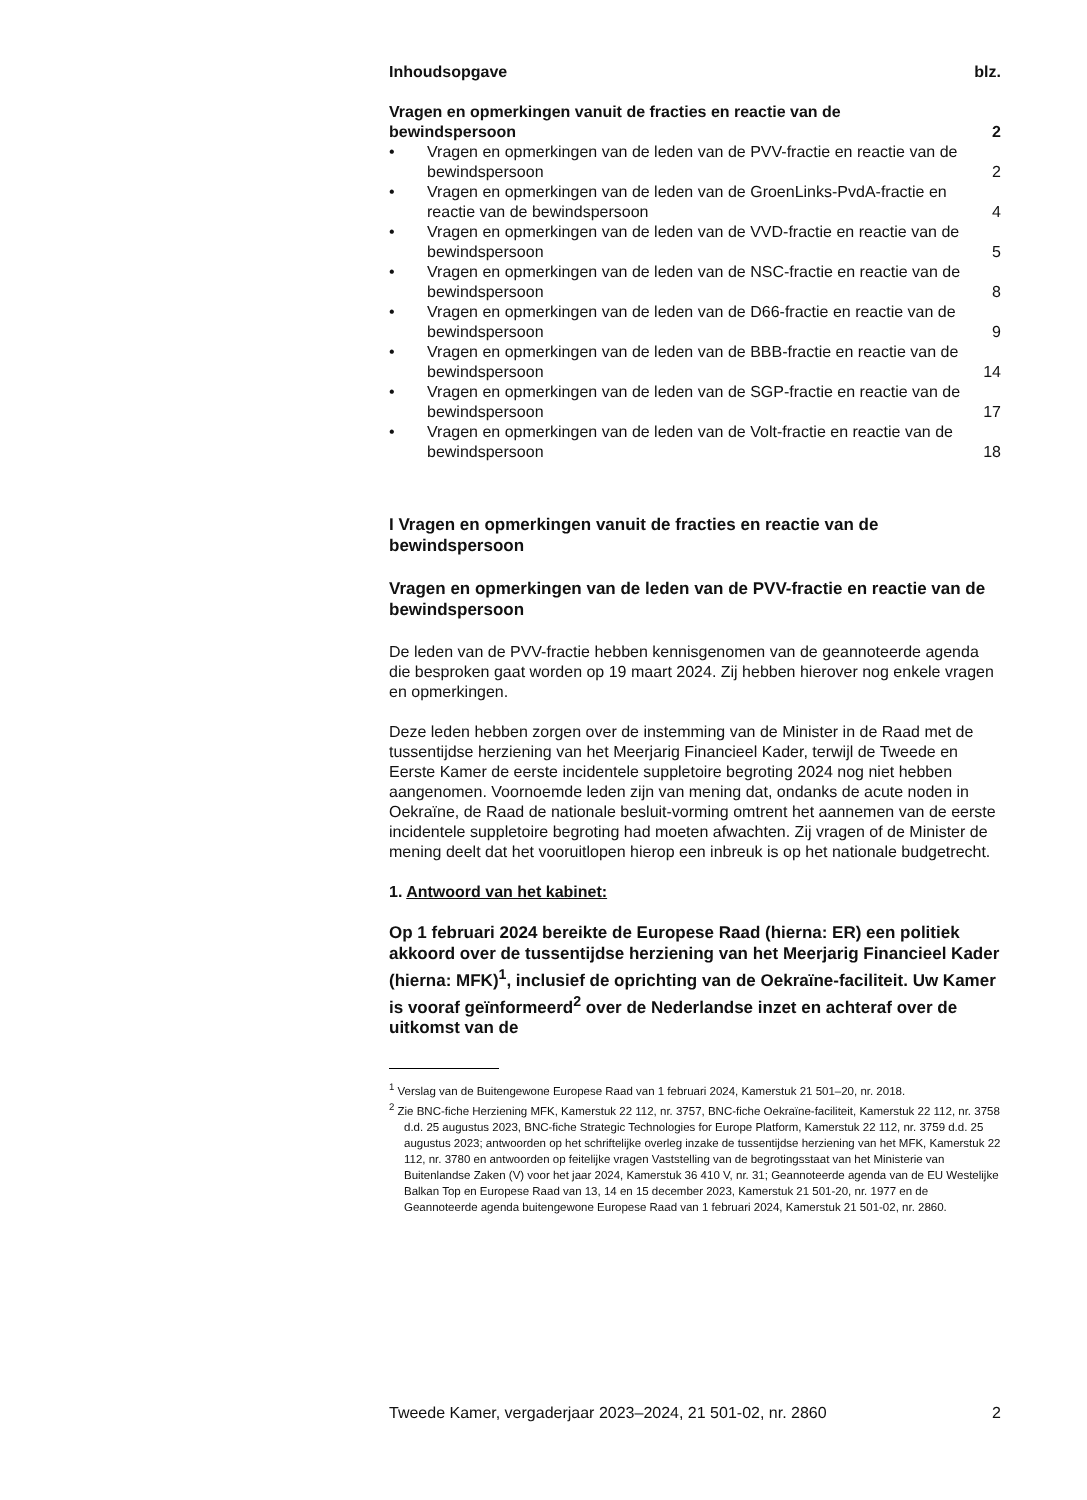| Inhoudsopgave | | blz. |
| --- | --- | --- |
| Vragen en opmerkingen vanuit de fracties en reactie van de bewindspersoon | | 2 |
| • | Vragen en opmerkingen van de leden van de PVV-fractie en reactie van de bewindspersoon | 2 |
| • | Vragen en opmerkingen van de leden van de GroenLinks-PvdA-fractie en reactie van de bewindspersoon | 4 |
| • | Vragen en opmerkingen van de leden van de VVD-fractie en reactie van de bewindspersoon | 5 |
| • | Vragen en opmerkingen van de leden van de NSC-fractie en reactie van de bewindspersoon | 8 |
| • | Vragen en opmerkingen van de leden van de D66-fractie en reactie van de bewindspersoon | 9 |
| • | Vragen en opmerkingen van de leden van de BBB-fractie en reactie van de bewindspersoon | 14 |
| • | Vragen en opmerkingen van de leden van de SGP-fractie en reactie van de bewindspersoon | 17 |
| • | Vragen en opmerkingen van de leden van de Volt-fractie en reactie van de bewindspersoon | 18 |
I Vragen en opmerkingen vanuit de fracties en reactie van de bewindspersoon
Vragen en opmerkingen van de leden van de PVV-fractie en reactie van de bewindspersoon
De leden van de PVV-fractie hebben kennisgenomen van de geannoteerde agenda die besproken gaat worden op 19 maart 2024. Zij hebben hierover nog enkele vragen en opmerkingen.
Deze leden hebben zorgen over de instemming van de Minister in de Raad met de tussentijdse herziening van het Meerjarig Financieel Kader, terwijl de Tweede en Eerste Kamer de eerste incidentele suppletoire begroting 2024 nog niet hebben aangenomen. Voornoemde leden zijn van mening dat, ondanks de acute noden in Oekraïne, de Raad de nationale besluit-vorming omtrent het aannemen van de eerste incidentele suppletoire begroting had moeten afwachten. Zij vragen of de Minister de mening deelt dat het vooruitlopen hierop een inbreuk is op het nationale budgetrecht.
1. Antwoord van het kabinet:
Op 1 februari 2024 bereikte de Europese Raad (hierna: ER) een politiek akkoord over de tussentijdse herziening van het Meerjarig Financieel Kader (hierna: MFK)<sup>1</sup>, inclusief de oprichting van de Oekraïne-faciliteit. Uw Kamer is vooraf geïnformeerd<sup>2</sup> over de Nederlandse inzet en achteraf over de uitkomst van de
<sup>1</sup> Verslag van de Buitengewone Europese Raad van 1 februari 2024, Kamerstuk 21 501–20, nr. 2018.
<sup>2</sup> Zie BNC-fiche Herziening MFK, Kamerstuk 22 112, nr. 3757, BNC-fiche Oekraïne-faciliteit, Kamerstuk 22 112, nr. 3758 d.d. 25 augustus 2023, BNC-fiche Strategic Technologies for Europe Platform, Kamerstuk 22 112, nr. 3759 d.d. 25 augustus 2023; antwoorden op het schriftelijke overleg inzake de tussentijdse herziening van het MFK, Kamerstuk 22 112, nr. 3780 en antwoorden op feitelijke vragen Vaststelling van de begrotingsstaat van het Ministerie van Buitenlandse Zaken (V) voor het jaar 2024, Kamerstuk 36 410 V, nr. 31; Geannoteerde agenda van de EU Westelijke Balkan Top en Europese Raad van 13, 14 en 15 december 2023, Kamerstuk 21 501-20, nr. 1977 en de Geannoteerde agenda buitengewone Europese Raad van 1 februari 2024, Kamerstuk 21 501-02, nr. 2860.
Tweede Kamer, vergaderjaar 2023–2024, 21 501-02, nr. 2860 2